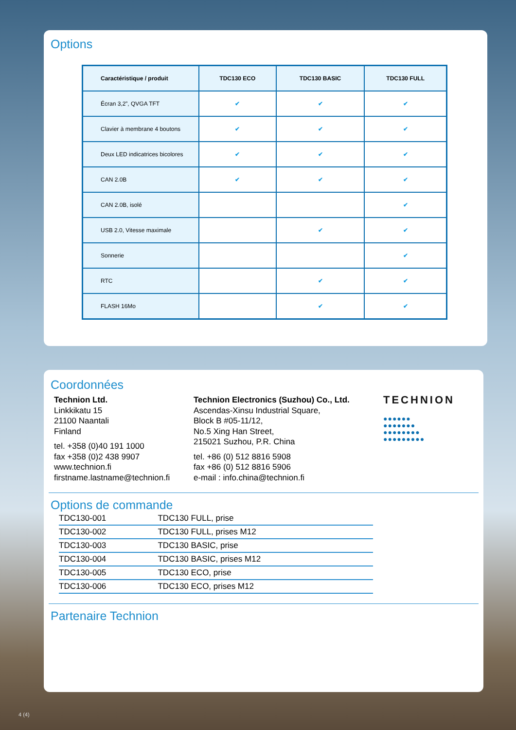Options
| Caractéristique / produit | TDC130 ECO | TDC130 BASIC | TDC130 FULL |
| --- | --- | --- | --- |
| Écran 3,2”, QVGA TFT | ✔ | ✔ | ✔ |
| Clavier à membrane 4 boutons | ✔ | ✔ | ✔ |
| Deux LED indicatrices bicolores | ✔ | ✔ | ✔ |
| CAN 2.0B | ✔ | ✔ | ✔ |
| CAN 2.0B, isolé | | | ✔ |
| USB 2.0, Vitesse maximale | | ✔ | ✔ |
| Sonnerie | | | ✔ |
| RTC | | ✔ | ✔ |
| FLASH 16Mo | | ✔ | ✔ |
Coordonnées
Technion Ltd.
Linkkikatu 15
21100 Naantali
Finland
tel. +358 (0)40 191 1000
fax +358 (0)2 438 9907
www.technion.fi
firstname.lastname@technion.fi
Technion Electronics (Suzhou) Co., Ltd.
Ascendas-Xinsu Industrial Square,
Block B #05-11/12,
No.5 Xing Han Street,
215021 Suzhou, P.R. China
tel. +86 (0) 512 8816 5908
fax +86 (0) 512 8816 5906
e-mail : info.china@technion.fi
TECHNION
●●●●●●
●●●●●●●
●●●●●●●●
●●●●●●●●●
Options de commande
| TDC130-001 | TDC130 FULL, prise |
| TDC130-002 | TDC130 FULL, prises M12 |
| TDC130-003 | TDC130 BASIC, prise |
| TDC130-004 | TDC130 BASIC, prises M12 |
| TDC130-005 | TDC130 ECO, prise |
| TDC130-006 | TDC130 ECO, prises M12 |
Partenaire Technion
4 (4)